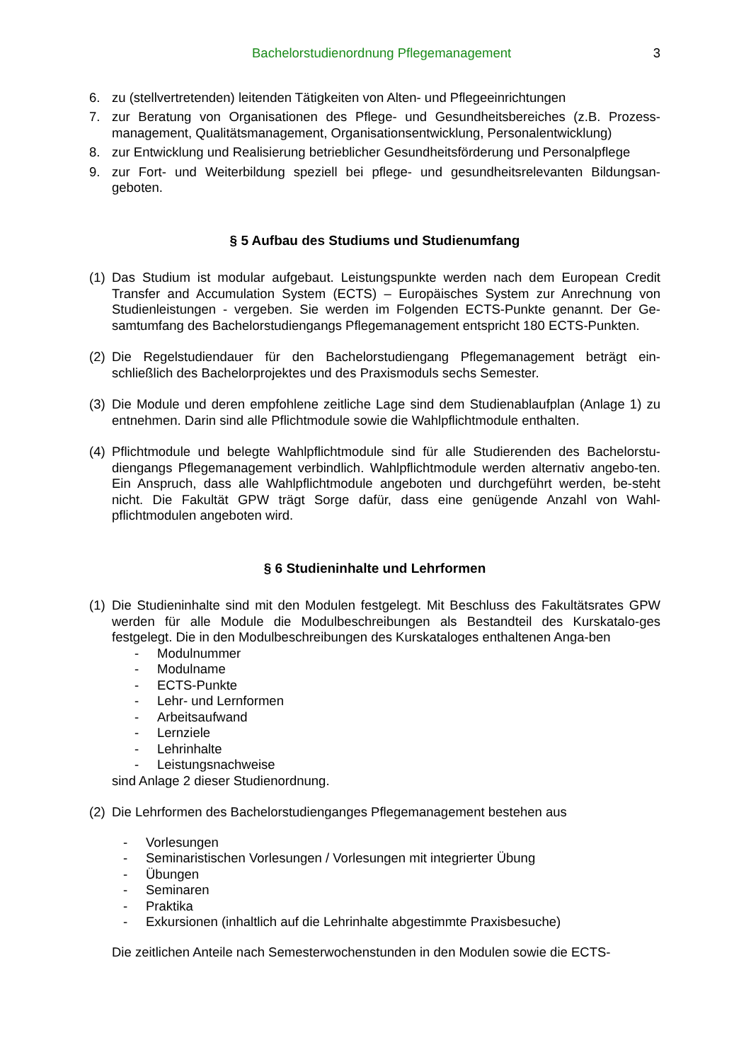Bachelorstudienordnung Pflegemanagement 3
6. zu (stellvertretenden) leitenden Tätigkeiten von Alten- und Pflegeeinrichtungen
7. zur Beratung von Organisationen des Pflege- und Gesundheitsbereiches (z.B. Prozess-management, Qualitätsmanagement, Organisationsentwicklung, Personalentwicklung)
8. zur Entwicklung und Realisierung betrieblicher Gesundheitsförderung und Personalpflege
9. zur Fort- und Weiterbildung speziell bei pflege- und gesundheitsrelevanten Bildungsan-geboten.
§ 5 Aufbau des Studiums und Studienumfang
(1) Das Studium ist modular aufgebaut. Leistungspunkte werden nach dem European Credit Transfer and Accumulation System (ECTS) – Europäisches System zur Anrechnung von Studienleistungen - vergeben. Sie werden im Folgenden ECTS-Punkte genannt. Der Ge-samtumfang des Bachelorstudiengangs Pflegemanagement entspricht 180 ECTS-Punkten.
(2) Die Regelstudiendauer für den Bachelorstudiengang Pflegemanagement beträgt ein-schließlich des Bachelorprojektes und des Praxismoduls sechs Semester.
(3) Die Module und deren empfohlene zeitliche Lage sind dem Studienablaufplan (Anlage 1) zu entnehmen. Darin sind alle Pflichtmodule sowie die Wahlpflichtmodule enthalten.
(4) Pflichtmodule und belegte Wahlpflichtmodule sind für alle Studierenden des Bachelorstu-diengangs Pflegemanagement verbindlich. Wahlpflichtmodule werden alternativ angebo-ten. Ein Anspruch, dass alle Wahlpflichtmodule angeboten und durchgeführt werden, be-steht nicht. Die Fakultät GPW trägt Sorge dafür, dass eine genügende Anzahl von Wahl-pflichtmodulen angeboten wird.
§ 6 Studieninhalte und Lehrformen
(1) Die Studieninhalte sind mit den Modulen festgelegt. Mit Beschluss des Fakultätsrates GPW werden für alle Module die Modulbeschreibungen als Bestandteil des Kurskatalo-ges festgelegt. Die in den Modulbeschreibungen des Kurskataloges enthaltenen Anga-ben
- Modulnummer
- Modulname
- ECTS-Punkte
- Lehr- und Lernformen
- Arbeitsaufwand
- Lernziele
- Lehrinhalte
- Leistungsnachweise
sind Anlage 2 dieser Studienordnung.
(2) Die Lehrformen des Bachelorstudienganges Pflegemanagement bestehen aus
- Vorlesungen
- Seminaristischen Vorlesungen / Vorlesungen mit integrierter Übung
- Übungen
- Seminaren
- Praktika
- Exkursionen (inhaltlich auf die Lehrinhalte abgestimmte Praxisbesuche)
Die zeitlichen Anteile nach Semesterwochenstunden in den Modulen sowie die ECTS-